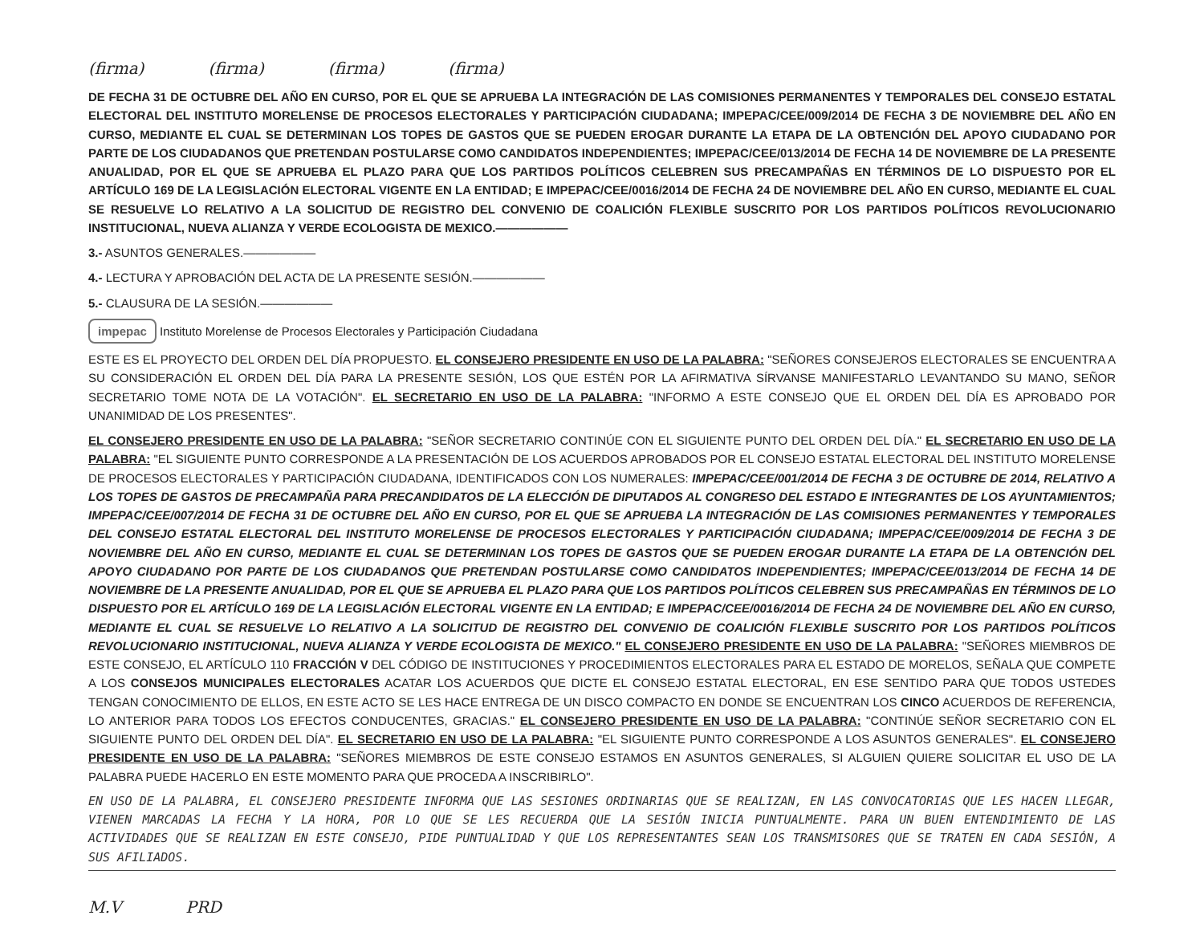(firma) (firma) (firma) (firma)
DE FECHA 31 DE OCTUBRE DEL AÑO EN CURSO, POR EL QUE SE APRUEBA LA INTEGRACIÓN DE LAS COMISIONES PERMANENTES Y TEMPORALES DEL CONSEJO ESTATAL ELECTORAL DEL INSTITUTO MORELENSE DE PROCESOS ELECTORALES Y PARTICIPACIÓN CIUDADANA; IMPEPAC/CEE/009/2014 DE FECHA 3 DE NOVIEMBRE DEL AÑO EN CURSO, MEDIANTE EL CUAL SE DETERMINAN LOS TOPES DE GASTOS QUE SE PUEDEN EROGAR DURANTE LA ETAPA DE LA OBTENCIÓN DEL APOYO CIUDADANO POR PARTE DE LOS CIUDADANOS QUE PRETENDAN POSTULARSE COMO CANDIDATOS INDEPENDIENTES; IMPEPAC/CEE/013/2014 DE FECHA 14 DE NOVIEMBRE DE LA PRESENTE ANUALIDAD, POR EL QUE SE APRUEBA EL PLAZO PARA QUE LOS PARTIDOS POLÍTICOS CELEBREN SUS PRECAMPAÑAS EN TÉRMINOS DE LO DISPUESTO POR EL ARTÍCULO 169 DE LA LEGISLACIÓN ELECTORAL VIGENTE EN LA ENTIDAD; E IMPEPAC/CEE/0016/2014 DE FECHA 24 DE NOVIEMBRE DEL AÑO EN CURSO, MEDIANTE EL CUAL SE RESUELVE LO RELATIVO A LA SOLICITUD DE REGISTRO DEL CONVENIO DE COALICIÓN FLEXIBLE SUSCRITO POR LOS PARTIDOS POLÍTICOS REVOLUCIONARIO INSTITUCIONAL, NUEVA ALIANZA Y VERDE ECOLOGISTA DE MEXICO.——————
3.- ASUNTOS GENERALES.——————
4.- LECTURA Y APROBACIÓN DEL ACTA DE LA PRESENTE SESIÓN.——————
5.- CLAUSURA DE LA SESIÓN.——————
impepac Instituto Morelense de Procesos Electorales y Participación Ciudadana
ESTE ES EL PROYECTO DEL ORDEN DEL DÍA PROPUESTO. EL CONSEJERO PRESIDENTE EN USO DE LA PALABRA: "SEÑORES CONSEJEROS ELECTORALES SE ENCUENTRA A SU CONSIDERACIÓN EL ORDEN DEL DÍA PARA LA PRESENTE SESIÓN, LOS QUE ESTÉN POR LA AFIRMATIVA SÍRVANSE MANIFESTARLO LEVANTANDO SU MANO, SEÑOR SECRETARIO TOME NOTA DE LA VOTACIÓN". EL SECRETARIO EN USO DE LA PALABRA: "INFORMO A ESTE CONSEJO QUE EL ORDEN DEL DÍA ES APROBADO POR UNANIMIDAD DE LOS PRESENTES".
EL CONSEJERO PRESIDENTE EN USO DE LA PALABRA: "SEÑOR SECRETARIO CONTINÚE CON EL SIGUIENTE PUNTO DEL ORDEN DEL DÍA." EL SECRETARIO EN USO DE LA PALABRA: "EL SIGUIENTE PUNTO CORRESPONDE A LA PRESENTACIÓN DE LOS ACUERDOS APROBADOS POR EL CONSEJO ESTATAL ELECTORAL DEL INSTITUTO MORELENSE DE PROCESOS ELECTORALES Y PARTICIPACIÓN CIUDADANA, IDENTIFICADOS CON LOS NUMERALES: IMPEPAC/CEE/001/2014 DE FECHA 3 DE OCTUBRE DE 2014, RELATIVO A LOS TOPES DE GASTOS DE PRECAMPAÑA PARA PRECANDIDATOS DE LA ELECCIÓN DE DIPUTADOS AL CONGRESO DEL ESTADO E INTEGRANTES DE LOS AYUNTAMIENTOS; IMPEPAC/CEE/007/2014 DE FECHA 31 DE OCTUBRE DEL AÑO EN CURSO, POR EL QUE SE APRUEBA LA INTEGRACIÓN DE LAS COMISIONES PERMANENTES Y TEMPORALES DEL CONSEJO ESTATAL ELECTORAL DEL INSTITUTO MORELENSE DE PROCESOS ELECTORALES Y PARTICIPACIÓN CIUDADANA; IMPEPAC/CEE/009/2014 DE FECHA 3 DE NOVIEMBRE DEL AÑO EN CURSO, MEDIANTE EL CUAL SE DETERMINAN LOS TOPES DE GASTOS QUE SE PUEDEN EROGAR DURANTE LA ETAPA DE LA OBTENCIÓN DEL APOYO CIUDADANO POR PARTE DE LOS CIUDADANOS QUE PRETENDAN POSTULARSE COMO CANDIDATOS INDEPENDIENTES; IMPEPAC/CEE/013/2014 DE FECHA 14 DE NOVIEMBRE DE LA PRESENTE ANUALIDAD, POR EL QUE SE APRUEBA EL PLAZO PARA QUE LOS PARTIDOS POLÍTICOS CELEBREN SUS PRECAMPAÑAS EN TÉRMINOS DE LO DISPUESTO POR EL ARTÍCULO 169 DE LA LEGISLACIÓN ELECTORAL VIGENTE EN LA ENTIDAD; E IMPEPAC/CEE/0016/2014 DE FECHA 24 DE NOVIEMBRE DEL AÑO EN CURSO, MEDIANTE EL CUAL SE RESUELVE LO RELATIVO A LA SOLICITUD DE REGISTRO DEL CONVENIO DE COALICIÓN FLEXIBLE SUSCRITO POR LOS PARTIDOS POLÍTICOS REVOLUCIONARIO INSTITUCIONAL, NUEVA ALIANZA Y VERDE ECOLOGISTA DE MEXICO." EL CONSEJERO PRESIDENTE EN USO DE LA PALABRA: "SEÑORES MIEMBROS DE ESTE CONSEJO, EL ARTÍCULO 110 FRACCIÓN V DEL CÓDIGO DE INSTITUCIONES Y PROCEDIMIENTOS ELECTORALES PARA EL ESTADO DE MORELOS, SEÑALA QUE COMPETE A LOS CONSEJOS MUNICIPALES ELECTORALES ACATAR LOS ACUERDOS QUE DICTE EL CONSEJO ESTATAL ELECTORAL, EN ESE SENTIDO PARA QUE TODOS USTEDES TENGAN CONOCIMIENTO DE ELLOS, EN ESTE ACTO SE LES HACE ENTREGA DE UN DISCO COMPACTO EN DONDE SE ENCUENTRAN LOS CINCO ACUERDOS DE REFERENCIA, LO ANTERIOR PARA TODOS LOS EFECTOS CONDUCENTES, GRACIAS." EL CONSEJERO PRESIDENTE EN USO DE LA PALABRA: "CONTINÚE SEÑOR SECRETARIO CON EL SIGUIENTE PUNTO DEL ORDEN DEL DÍA". EL SECRETARIO EN USO DE LA PALABRA: "EL SIGUIENTE PUNTO CORRESPONDE A LOS ASUNTOS GENERALES". EL CONSEJERO PRESIDENTE EN USO DE LA PALABRA: "SEÑORES MIEMBROS DE ESTE CONSEJO ESTAMOS EN ASUNTOS GENERALES, SI ALGUIEN QUIERE SOLICITAR EL USO DE LA PALABRA PUEDE HACERLO EN ESTE MOMENTO PARA QUE PROCEDA A INSCRIBIRLO".
EN USO DE LA PALABRA, EL CONSEJERO PRESIDENTE INFORMA QUE LAS SESIONES ORDINARIAS QUE SE REALIZAN, EN LAS CONVOCATORIAS QUE LES HACEN LLEGAR, VIENEN MARCADAS LA FECHA Y LA HORA, POR LO QUE SE LES RECUERDA QUE LA SESIÓN INICIA PUNTUALMENTE. PARA UN BUEN ENTENDIMIENTO DE LAS ACTIVIDADES QUE SE REALIZAN EN ESTE CONSEJO, PIDE PUNTUALIDAD Y QUE LOS REPRESENTANTES SEAN LOS TRANSMISORES QUE SE TRATEN EN CADA SESIÓN, A SUS AFILIADOS.
M.V PRD